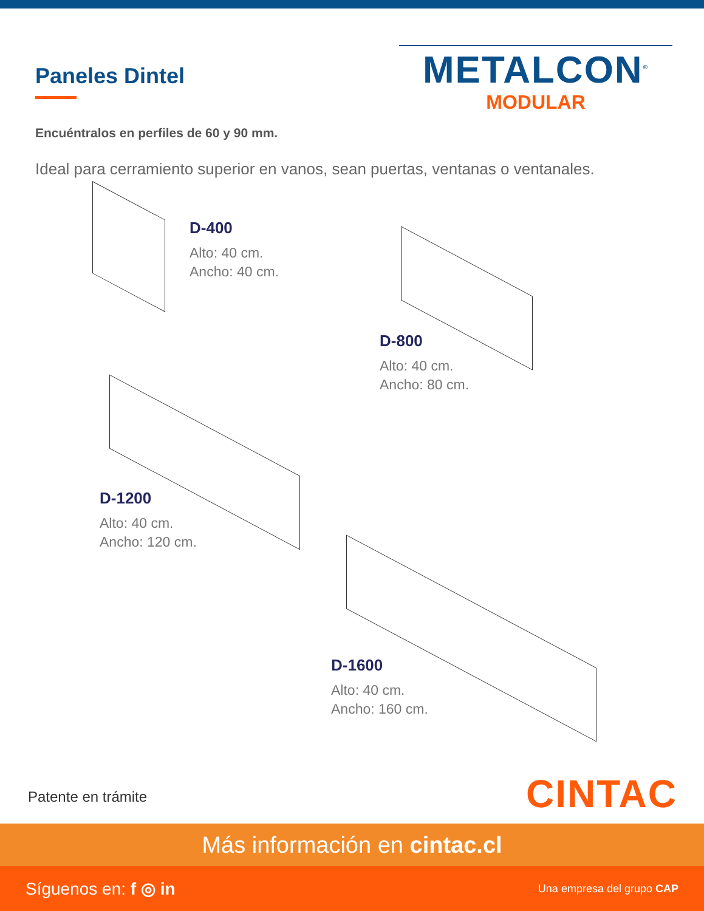Paneles Dintel
METALCON<sup>®</sup>
MODULAR
Encuéntralos en perfiles de 60 y 90 mm.
Ideal para cerramiento superior en vanos, sean puertas, ventanas o ventanales.
D-400
Alto: 40 cm.
Ancho: 40 cm.
D-800
Alto: 40 cm.
Ancho: 80 cm.
D-1200
Alto: 40 cm.
Ancho: 120 cm.
D-1600
Alto: 40 cm.
Ancho: 160 cm.
Patente en trámite CINTAC
Más información en cintac.cl
Síguenos en: f ◎ in Una empresa del grupo CAP